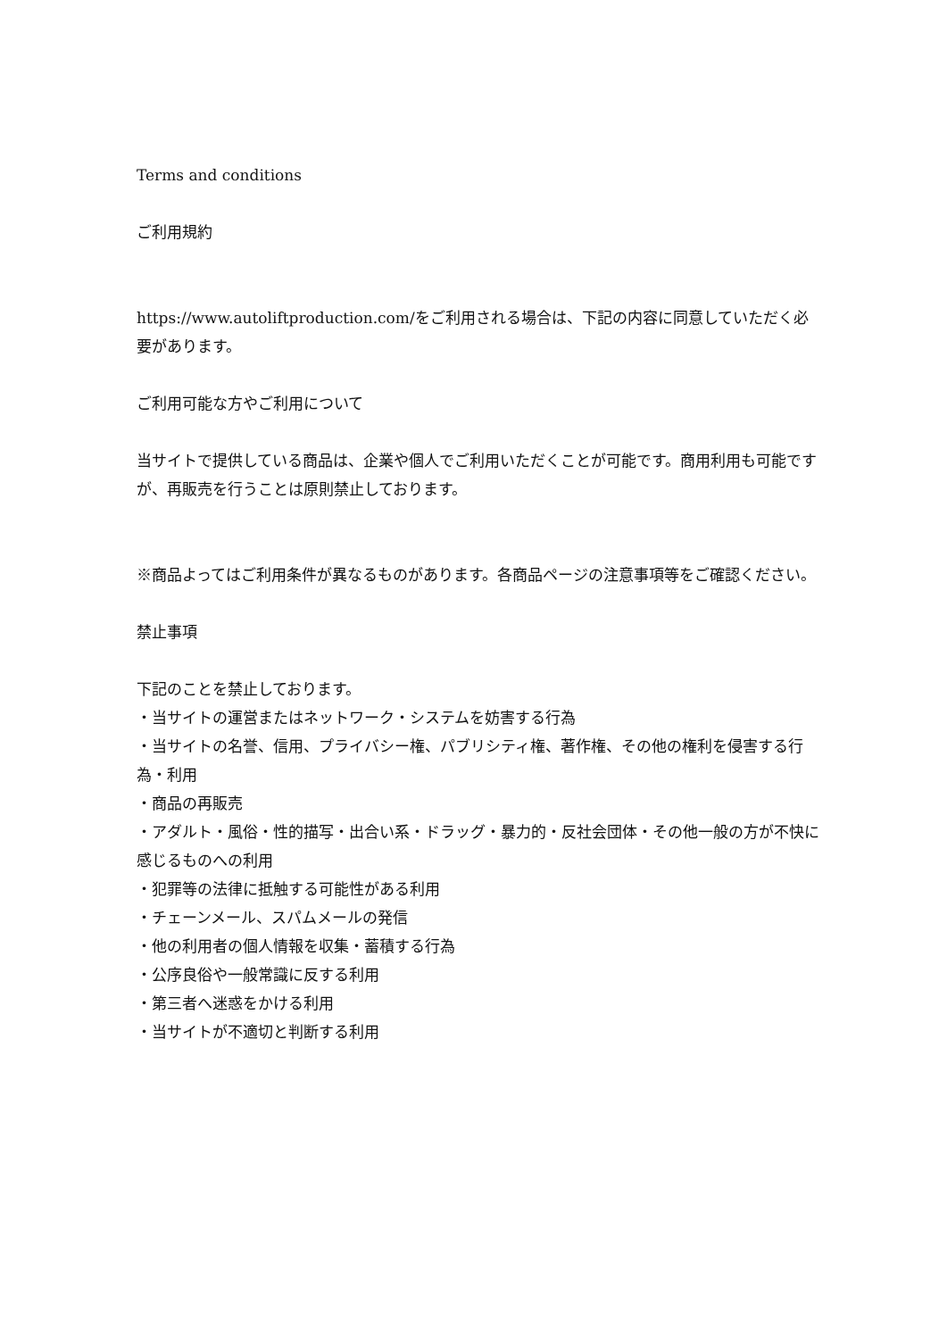Terms and conditions
ご利用規約
https://www.autoliftproduction.com/をご利用される場合は、下記の内容に同意していただく必要があります。
ご利用可能な方やご利用について
当サイトで提供している商品は、企業や個人でご利用いただくことが可能です。商用利用も可能ですが、再販売を行うことは原則禁止しております。
※商品よってはご利用条件が異なるものがあります。各商品ページの注意事項等をご確認ください。
禁止事項
下記のことを禁止しております。
・当サイトの運営またはネットワーク・システムを妨害する行為
・当サイトの名誉、信用、プライバシー権、パブリシティ権、著作権、その他の権利を侵害する行為・利用
・商品の再販売
・アダルト・風俗・性的描写・出合い系・ドラッグ・暴力的・反社会団体・その他一般の方が不快に感じるものへの利用
・犯罪等の法律に抵触する可能性がある利用
・チェーンメール、スパムメールの発信
・他の利用者の個人情報を収集・蓄積する行為
・公序良俗や一般常識に反する利用
・第三者へ迷惑をかける利用
・当サイトが不適切と判断する利用